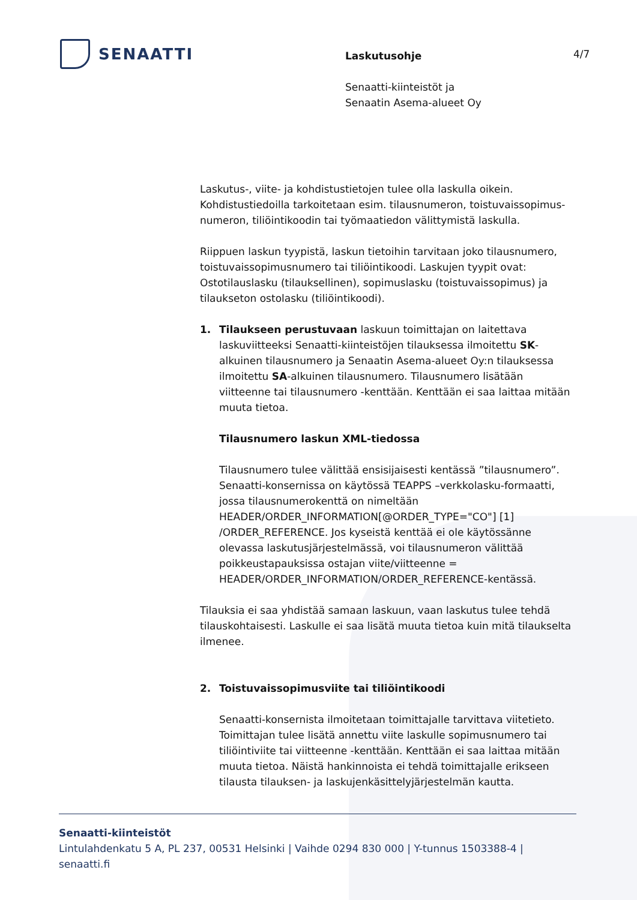SENAATTI
Laskutusohje
Senaatti-kiinteistöt ja
Senaatin Asema-alueet Oy
4/7
Laskutus-, viite- ja kohdistustietojen tulee olla laskulla oikein. Kohdistustiedoilla tarkoitetaan esim. tilausnumeron, toistuvaissopimus-numeron, tiliöintikoodin tai työmaatiedon välittymistä laskulla.
Riippuen laskun tyypistä, laskun tietoihin tarvitaan joko tilausnumero, toistuvaissopimusnumero tai tiliöintikoodi. Laskujen tyypit ovat: Ostotilauslasku (tilauksellinen), sopimuslasku (toistuvaissopimus) ja tilaukseton ostolasku (tiliöintikoodi).
1. Tilaukseen perustuvaan laskuun toimittajan on laitettava laskuviitteeksi Senaatti-kiinteistöjen tilauksessa ilmoitettu SK-alkuinen tilausnumero ja Senaatin Asema-alueet Oy:n tilauksessa ilmoitettu SA-alkuinen tilausnumero. Tilausnumero lisätään viitteenne tai tilausnumero -kenttään. Kenttään ei saa laittaa mitään muuta tietoa.
Tilausnumero laskun XML-tiedossa
Tilausnumero tulee välittää ensisijaisesti kentässä ”tilausnumero”. Senaatti-konsernissa on käytössä TEAPPS –verkkolasku-formaatti, jossa tilausnumerokenttä on nimeltään HEADER/ORDER_INFORMATION[@ORDER_TYPE="CO"] [1] /ORDER_REFERENCE. Jos kyseistä kenttää ei ole käytössänne olevassa laskutusjärjestelmässä, voi tilausnumeron välittää poikkeustapauksissa ostajan viite/viitteenne = HEADER/ORDER_INFORMATION/ORDER_REFERENCE-kentässä.
Tilauksia ei saa yhdistää samaan laskuun, vaan laskutus tulee tehdä tilauskohtaisesti. Laskulle ei saa lisätä muuta tietoa kuin mitä tilaukselta ilmenee.
2. Toistuvaissopimusviite tai tiliöintikoodi
Senaatti-konsernista ilmoitetaan toimittajalle tarvittava viitetieto. Toimittajan tulee lisätä annettu viite laskulle sopimusnumero tai tiliöintiviite tai viitteenne -kenttään. Kenttään ei saa laittaa mitään muuta tietoa. Näistä hankinnoista ei tehdä toimittajalle erikseen tilausta tilauksen- ja laskujenkäsittelyjärjestelmän kautta.
Senaatti-kiinteistöt
Lintulahdenkatu 5 A, PL 237, 00531 Helsinki | Vaihde 0294 830 000 | Y-tunnus 1503388-4 | senaatti.fi